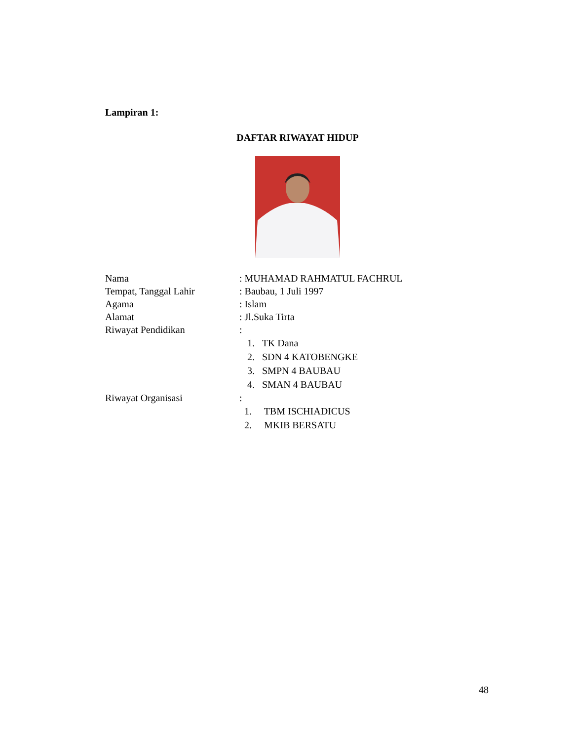Lampiran 1:
DAFTAR RIWAYAT HIDUP
Nama : MUHAMAD RAHMATUL FACHRUL
Tempat, Tanggal Lahir : Baubau, 1 Juli 1997
Agama : Islam
Alamat : Jl.Suka Tirta
Riwayat Pendidikan :
1. TK Dana
2. SDN 4 KATOBENGKE
3. SMPN 4 BAUBAU
4. SMAN 4 BAUBAU
Riwayat Organisasi :
1. TBM ISCHIADICUS
2. MKIB BERSATU
48